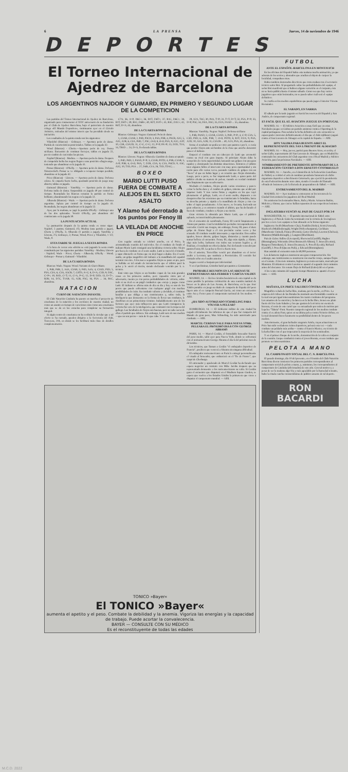6 LA PRENSA Jueves, 14 de noviembre de 1946
DEPORTES
El Torneo Internacional de Ajedrez de Barcelona
LOS ARGENTINOS NAJDOR Y GUIMARD, EN PRIMERO Y SEGUNDO LUGAR DE LA COMPETICION
Las partidas del Torneo Internacional de Ajedrez de Barcelona, organizado para conmemorar el XXV aniversario de su fundación por el Club de Ajedrez Barcelona, bajo el patrocinio de nuestro colega «El Mundo Deportivo», continuaron ayer en el Círculo Artístico, rodeadas del mismo interés que ha presidido desde su iniciación.
Los resultados de la quinta ronda son los siguientes:
Vilardebó (blancas) - Golmayo. — Apertura peón de dama. Partida de características posicionales. Tablas en la jugada 32.
Wood (blancas) - Cherta.—Apertura peón de rey. Densa siciliana. Encuentro de continuo forcejeo, tablas en jugada 22, previo cambio de casi todas las piezas.
Najdorf (blancas) - Medina. — Apertura peón de dama. Después de competida lucha las negras llegan a una posición «Zugzwang», teniendo que abandonar en la jugada 41.
Pomar (blancas) - O'Kelly. — Apertura peón de dama. Defensa Nimzowitsch. Pomar se ve obligado a recuperar tiempo perdido; abandona en la jugada 42.
Pérez (blancas) - Llorens. — Apertura peón de dama. Defensa eslava. Se empeña fuerte lucha, quedando posición de juego muy abierto; tablas en jugada.
Guimard (blancas) - Yanofsky. — Apertura peón de dama. Defensa india de dama. Suspendida en jugada 40 por control de tiempo. Reanudada las blancas rematan la partida en forma brillante; abandonando las negras en la jugada 51.
Albareda (blancas) - Wade. — Apertura peón de dama. Defensa argentina. Aplaza por control de tiempo en la jugada 41. Reanudada, las negras abandonan en la jugada 52.
Ayer, por la mañana, se jugó la partida O'Kelly - Golmayo una de las dos aplazadas. Venció O'Kelly, por abandono del contrincante en la jugada 30.
LA PUNTUACION ACTUAL
La puntuación después de la quinta ronda es como sigue: Najdorf, 5 puntos; Guimard, 4'5; Medina (una partida a jugar), Cherta y O'Kelly, 3; Albareda (1 partida a jugar), Yanofsky y Llorens, 2'5; Golmayo, 2; Pomar, Wood, Pérez y Vilardebó, 1 1/2; Wade, 0.
ESTA TARDE SE JUEGA LA SEXTA RONDA
A la hora de cerrar esta edición se está jugando la sexta ronda constituida por las siguientes partidas: Yanofsky - Medina; Llorens - Najdorf; Wade - Pérez; Cherta - Albareda; O'Kelly - Wood; Golmayo - Pomar y Guimard - Vilardebó.
DE LA CUARTA RONDA
Blancas: Wade. Negras: Wood. Variante de Giaco Biano.
1, P4R, P4R; 2, A4A, C3AR; 3, P4D, A4A; 4, C3AD, P3D; 5, P3A, C3A; 6, C3A, A5CR; 7, C4TD, A×C; 8, D×A, C5D; 9, D3C, C×P+; 10, R1D, C×T; 11, C×A, P×C; 12, D×P, D2D; 13, D×T+, R2R; 14, D7C, T1AR; 15, A5R, P3C; 16, P5A ... 34, R1C, abandona.
NATACION
CURSO DE NATACION INFANTIL
El Club Natación Cataluña ha puesto en marcha el proyecto de enseñanza de la natación a los escolares de nuestra ciudad, no como un asunto en tiempo de vacaciones sino como una enseñanza más que se da en las escuelas para completar su formación integral.
Si algún centro de enseñanza no ha recibido la circular que a tal efecto se ha cursado, pueden dirigirse a la Secretaría del club, Travesera, 218, en donde se les facilitará toda clase de detalles complementarios.
C7A; 36, A×P, D6C+; 36, R1T, D6T+; 37, R1C, D6C+; 38, R1T, D6T+; 39, R1C, D6R+; 40, R2T, D3T+; 41, R3C, D2C+; 42, R4T, D×A; 43, abandona.
DE LA CUARTA RONDA
Blancas: Golmayo. Negras: Guimard. Peón de dama
1, C3AR, C3AR; 2, P4D, P3CD; 3, P4A, P3R; 4, P3CR, A2C; 5, A2C, A2R; 6, C3A, P4D; 7, P3C, O-O; 8, O-O, P3A; 9, A2C, A3T; 10, C5R, C3A2D; 11, C×C, C×C; 12, P×P, PA×P; 13, D2D, T1A; 14, TR1D ... 24, D×A, Declarada tablas.
DE LA CUARTA RONDA
Blancas: Llorens. Negras: Albareda. Gambito de dama aceptado
1, P4D, P4D; 2, P4AD, P×P; 3, C3AR, P3TD; 4, P3R, C3AR; 5, A×P, P3R; 6, O-O, P4A; 7, D2R, C3A; 8, C3A, P4CD; 9, A3C, A2C; 10, T1D, P5A ... 27, D4R, C1A; 28, T1D, TD1C; ...
BOXEO
MARIO LUTTI PUSO FUERA DE COMBATE A ALEJOS EN EL SEXTO ASALTO
Y Alamo fué derrotado a los puntos por Fenoy III
LA VELADA DE ANOCHE EN PRICE
Con regular entrada se celebró anoche, en el Price, la acostumbrada reunión del miércoles. En el combate de fondo el italiano Mario Lutti consiguió una lucidísima victoria sobre Alejos por fuera de combate en el sexto asalto. Lutti se mereció el triunfo, y supo obtenerlo en forma que no dejó lugar a dudas. En el sexto asalto, un golpe magnífico del italiano a la mandíbula del español terminó con éste. A los nueve segundos Alejos se puso en pie, pero se hallaba en tal estado de inconsciencia que el árbitro paró la pelea y le envió al rincón, siendo declarado vencido por k. o. técnico.
Está visto que Alejos es un hombre capaz de las más grandes cosas en los primeros asaltos, pero capeados éstos por el adversario, cuenta ya con pocas probabilidades de victoria, sobre todo si su rival es un púgil combativo que encaje y pegue como Lutti. El italiano se afirma más de día en día y hoy es uno de los pocos que puede enfrentarse con cualquier púgil con muchas posibilidades de éxito. Su combatir valiente y decidido, el continuo batallar a que obliga a sus contrincantes y, sobre todo, la inteligencia que demuestra en la forma de llevar sus combates, le clasifican en un primerísimo término. Indudablemente uno de los factores que ayer más influyeron para que Lutti consiguiera la victoria fué este de la inteligencia, que contrastó con la torpeza del gallego. Las facultades de Alejos son buenas, pero no sabe sacar de ellas el partido que debiera. Sin embargo, Lutti saca de sus medios —que no son pocos— más de lo que cabe. Y en esta
29, A2A, T4C; 30, P4A, T×P; 31, T×T, D×T; 32, P5A, P×P; 33, D×P, P3C; 34, D3A, D3C; 35, D2A, D5AD ... 55, abandona.
DE LA CUARTA RONDA
Blancas: Yanofsky. Negras: Najdorf. Defensa siciliana
1, P4R, P4AD; 2, C3AR, C3AD; 3, P4D, P×P; 4, C×P, C3A; 5, C3D, P3D; 6, A2R, P3R; 7, O-O, P3TD; 8, R1T, D2A; 9, P4A, A2D; 10, A3A, A2R; 11, C3A2R ... 40, A2A, P5A; 41, abandona.
forma el resultado no podía ser otro: por puntos o por k. o. tenía que perder Alejos ante un hombre de la clase que anoche demostró poseer el italiano.
Empezó el combate con un cabezazo de Lutti que arremetió contra su rival con gran ímpetu. Al principio Alejos daba la sensación de cierta superioridad, lanzando sus golpes con una gran rapidez y dominando las distintas situaciones. Entonces el árbitro tuvo algunos fallos al intervenir con muy poca oportunidad y sin razón para ello varias veces, parando cambios de golpes con un "fuera" al que no había lugar y en ocasión que Alejos dominaba. Luego, poco a poco, se fué imponiendo Lutti, a quien parte del público afeaba su manera de pelear, cuando en verdad combatió más limpiamente que su adversario.
Mediado el combate, Alejos pierde varias ocasiones y parece evitar la lucha dura y el cambio de golpes, sistema que acabó por imponer Lutti. Y tras varias fintas y engaños en los que cayó plenamente el gallego, Lutti, en el sexto asalto, dispuesto a no desaprovechar las ocasiones que su contrincante le brindaba, lanza su derecha potente y rápida a la mandíbula de Alejos y éste cae sobre el tapiz pesadamente. A los nueve, se levanta, haciendo un gran esfuerzo, y es entonces cuando el árbitro, que ha declarado el fuera de combate, conduce a Alejos a su rincón.
Gran victoria la obtenida por Mario Lutti, que el público aplaude, reconociéndola plenamente.
En el encuentro de semifondo, Fenoy III venció limpiamente a Alamo por puntos. Casi la totalidad de períodos correspondieron al vencedor. Corrió sus riesgos, sin embargo, Fenoy III, pues el duro golpe de Alamo llegó a él con precisión varias veces y fué acusado. El combate resultó interesante y espectacular. Dos estilos iguales, boxeo abierto, golpes largos, distancias y cuanto puede sumar belleza al encuentro. Fenoy III, algo más rápido, y Alamo, algo más lecho, lucharon con todos sus recursos legales y, al finalizar, el resultado no ofrecía dudas. Fué declarado vencedor por puntos Fenoy III. La pelea se llevó a fuerte tren.
En el anterior, Torrecillas venció por abandono en el tercer asalto a Lecoona, que sustituía a Provinciales. El vencido fué contado ocho en el asalto anterior.
Segura venció a Sanjuán por inferioridad.
Y en el preliminar, Cristobo batió por puntos a Constantino.
PROBABLE REUNION EN LAS ARENAS SE ENFRENTARIAN ARA-FERRER Y GARCIA-VALDES
MADRID, 14. — En los círculos boxísticos de esta capital se da como posible la próxima celebración de una reunión matinal de boxeo en la plaza de Las Arenas, de Barcelona, en la que José Valdés pondría en juego su título de campeón de España del peso ligero ante el ex campeón Pascual García, así como un encuentro entre Ara y Ferrer para el campeonato nacional de los medios. — Alfil.
¿HA SIDO AUTORIZADO SCHMELING PARA VOLVER A PELEAR?
HAMBURGO, 14. — El Gobierno militar de esta ciudad ha negado oficialmente los informes de que el que fué campeón del Mundo de gran peso, Max Schmeling, ha sido autorizado para combatir. — Alfil.
MARCEL CERDAN SALE PARA NUEVA YORK. PELEARA EL PROXIMO DIA 6 CON GEORGE ABRAMS
PARIS, 14. — Marcel Cerdán, el formidable boxeador francés del peso medio, salió ayer para Nueva York, donde se enfrentará con el norteamericano George Abrams el día 6 del próximo mes de diciembre.
Los técnicos, que llaman a Cerdán "el embajador deportivo de Francia", predicen que vencerá a Abrams sin ninguna dificultad.
El embajador norteamericano en París le entregó personalmente el visado al boxeador, que embarcará en el "Ile de France", que zarpó de Cherburgo.
El entrenador y apoderado de Marcel Cerdán ha declarado que espera negociar un contrato con Mike Jacobs después que su representado demuestre a los norteamericanos su valía. Si Cerdán gana el encuentro que disputará en el Madison Square Garden, se espera que vuelva a los Estados Unidos la primavera que viene a disputar el campeonato mundial. — Alfil.
TONICO »Bayer«
El TONICO »Bayer«
aumenta el apetito y el peso. Combate la debilidad y la anemia. Vigoriza las energías y la capacidad de trabajo. Puede acortar la convalecencia.
BAYER — CONSULTE CON SU MÉDICO
Es el reconstituyente de todas las edades
FUTBOL
ANTE EL ESPAÑOL-BARCELONA EN MONTJUICH
En las oficinas del Español había esta mañana mucha animación, ya que además de los socios y abonados que acudían al objeto de canjear la localidad, compraban otras.
Había también destacados directivos que conversaban con el secretario técnico señor Brú. Al preguntarle sobre las probabilidades del equipo, el señor Brú manifestó que si hubiera alguna variación en el conjunto, ésta no se haría pública hasta el mismo sábado. Como sea que hay varios jugadores que están lesionados, no se puede saber cuál será el equipo definitivo.
Se confía en los medios españolistas que pueda jugar el interior Vicente Hernández.
EL SABADO, EN SARRIA
El sábado por la tarde jugarán en Sarriá los reservas del Español y San Andrés, de campeonato regional.
ES FACIL QUE EL AT. AVIACION JUEGUE EN PORTUGAL
MADRID, 14. — El Atlético Aviación es muy fácil que en estas Navidades juegue en Lisboa un partido amistoso contra el Sporting de la capital portuguesa. Para señalar la fecha definitiva de este encuentro se espera poder concretar definitivamente el día que el club rojiblanco jugará contra el San Lorenzo de Almagro en la capital de España. — Alfil.
HOY SALDRA PARA BUENOS AIRES EL REPRESENTANTE DEL SAN LORENZO DE ALMAGRO
MADRID, 14. — Hoy, jueves, partirá para Buenos Aires, en avión, el señor Gallo, representante del San Lorenzo de Almagro, que en Madrid ha contratado los encuentros del Club argentino con el Real Madrid y Atlético Aviación, para las próximas Navidades. — Alfil.
NOMBRAMIENTO DE PRESIDENTE HONORARIO DE LA FEDERACION CENTRO A DON ERNESTO COTORRUELO
MADRID, 14. — Anoche, en el domicilio de la Federación Castellana de Fútbol, se celebró el acto de nombrar presidente honorario de dicho organismo deportivo a don Ernesto Cotorruelo, que ejerció la presidencia de esta Federación durante once años, siendo el creador del llamado «Fondo de lesiones» y de la Escuela de preparadores de fútbol. — Alfil.
ENTRENAMIENTO DEL R. MADRID
MADRID, 14 — Ayer mañana se entrenaron en los terrenos de la Ciudad Universitaria los jugadores del Real Madrid.
No asistieron los lesionados Huete, Rafa y Marín. Actuaron Bañón, Moleiro y Alonso, que casi se hallan repuestos de sus respectivas lesiones. — Alfil.
INGLATERRA VENCIO AL PAIS DE GALES POR 3-0
MANCHESTER, 14. — El partido internacional de fútbol entre Inglaterra y el País de Gales ha terminado con la victoria de los ingleses por tres a cero. Los equipos se han alineado en la forma siguiente:
Inglaterra: Swift (Manchester City), Franklin (Stoke), Scott (Arsenal), Hardwick (Middlesbrough), Wright (Wolverhampton), Cockburn (Manchester United), Finney (Preston), Carter (Derby), Lawton (Chelsea), Mannion (Middlesbrough), y Langton (Blackburn).
País de Gales: Sidlow (Liverpool), Sherwood (Cardiff), Hughes (Birmingham), Witcombe (West Bromwich Albion), T. Jones (Everton), Burgess (Tottenham), E. Jones (Swansea), A. Powell (Leeds), Richard (Cardiff), I. Powell (Queens Park), y Edward (Birmingham).
Han asistido al encuentro más de 60,000 personas.
Los delanteros ingleses mostraron una gran compenetración. Sin embargo, sus contrincantes se mostraron con mucho coraje, aunque flojos en el remate. A los siete minutos, Inglaterra ya tenía un tanto, marcado por Mannion. El delantero centro Lawton se apuntó el segundo cinco minutos antes del descanso. Un remate flojo de Richard (Gales) dió en el poste.
A los veinte minutos del segundo tiempo Mannion se apuntó el tercer tanto. — Alfil.
LUCHA
MAÑANA, EN PRICE SALUDES CONTRA JOE LUIS
Magnífica velada de lucha libre, mañana, por la noche, en Price. La empresa del coliseo de las Rondas ha montado una formidable reunión en la cual son por igual interesantísimos los cuatro combates del programa. Los amantes de la emoción y la dureza en la lucha libre, tienen ese plato fuerte del Joe Luis-Saludes y los que gustan de la técnica no exenta de bravura, el resto de este cartel que va encuadrado por orden de méritos por la pelea "Taboia"-Font. Nuestro campeón regional de los medios combate contra el ex atleta Font, quien en su última pelea contra Victorio Ochoa, en la cual demostró bien claramente su posibilidad dentro de los pesos medios.
Anteriormente, el gran luchador aragonés Artola, cuyas actuaciones en Price han sido verdaderos éxitos deportivos, peleará esta vez —cada combate un peldaño más arriba— contra el francés Macier, ese técnico de la lucha libre con el que tropezaron la mayoría de los semimedios.
Y en el primer choque de la noche, demostración de la valía en conjunto de la reunión. Jarque combatirá contra el joven Boonia, en un combate que promete ser interesantísimo.
PELOTA A MANO
EL CAMPEONATO SOCIAL DEL C. N. BARCELONA
El pasado domingo, día 10 del presente, en el frontón del Club Natación Barcelona dieron comienzo los primeros partidos correspondientes al campeonato social de pelota a mano, y, asimismo, los correspondientes al campeonato de Cataluña (aficionados) de este año. Con tal motivo y a pesar de ser la mañana algo fría y más agradable por la humedad reinante, hubo la citada cancha concurridísima de público amante de tal deporte.
RON
BACARDI
M.C.D. 2022